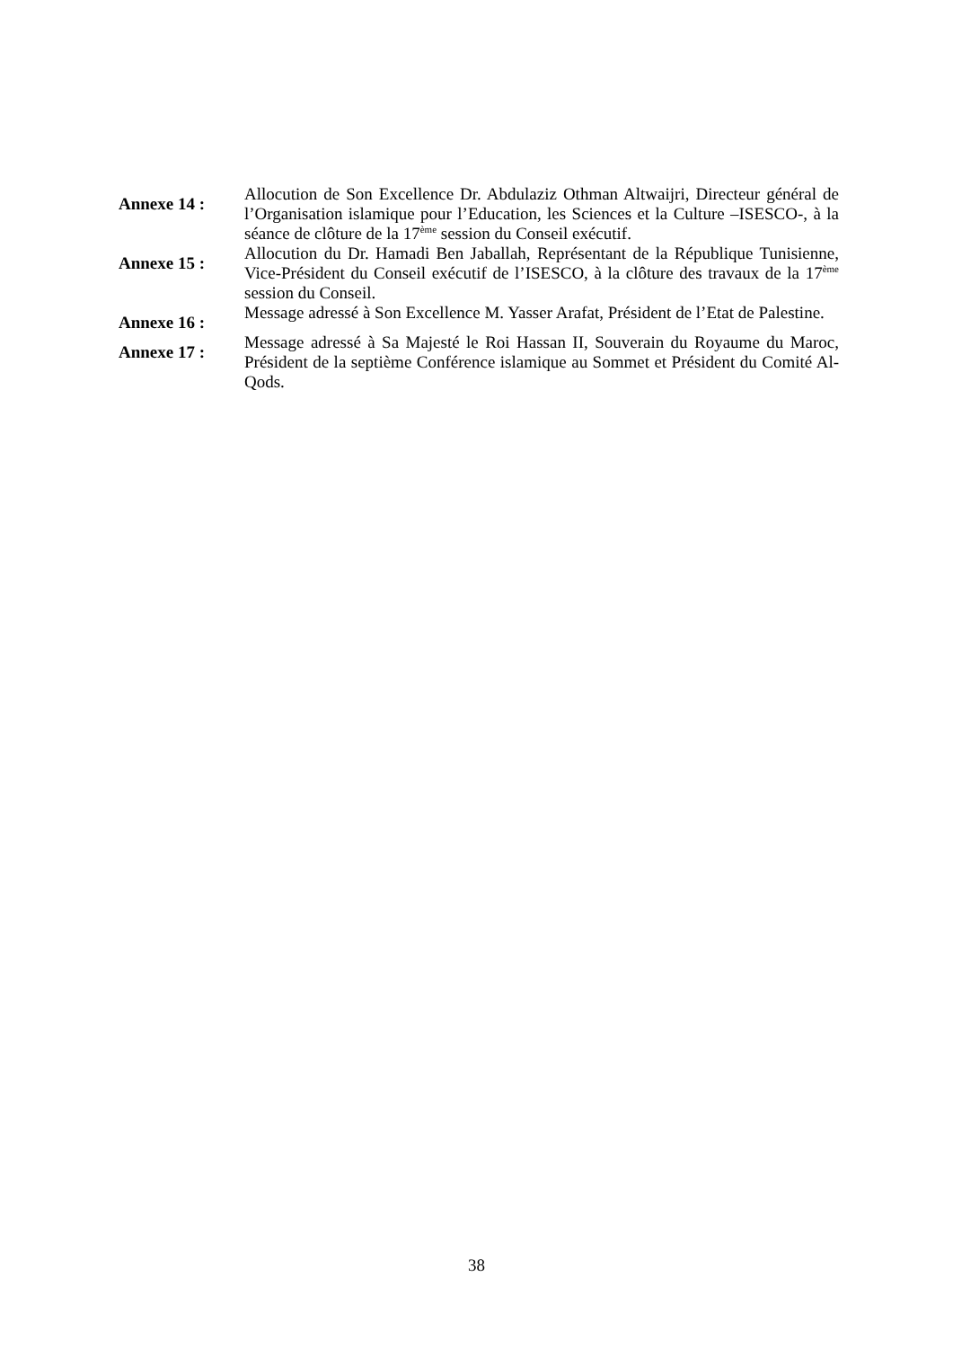Annexe 14 :
Allocution de Son Excellence Dr. Abdulaziz Othman Altwaijri, Directeur général de l’Organisation islamique pour l’Education, les Sciences et la Culture –ISESCO-, à la séance de clôture de la 17<sup>ème</sup> session du Conseil exécutif.
Annexe 15 :
Allocution du Dr. Hamadi Ben Jaballah, Représentant de la République Tunisienne, Vice-Président du Conseil exécutif de l’ISESCO, à la clôture des travaux de la 17<sup>ème</sup> session du Conseil.
Annexe 16 :
Message adressé à Son Excellence M. Yasser Arafat, Président de l’Etat de Palestine.
Annexe 17 :
Message adressé à Sa Majesté le Roi Hassan II, Souverain du Royaume du Maroc, Président de la septième Conférence islamique au Sommet et Président du Comité Al-Qods.
38